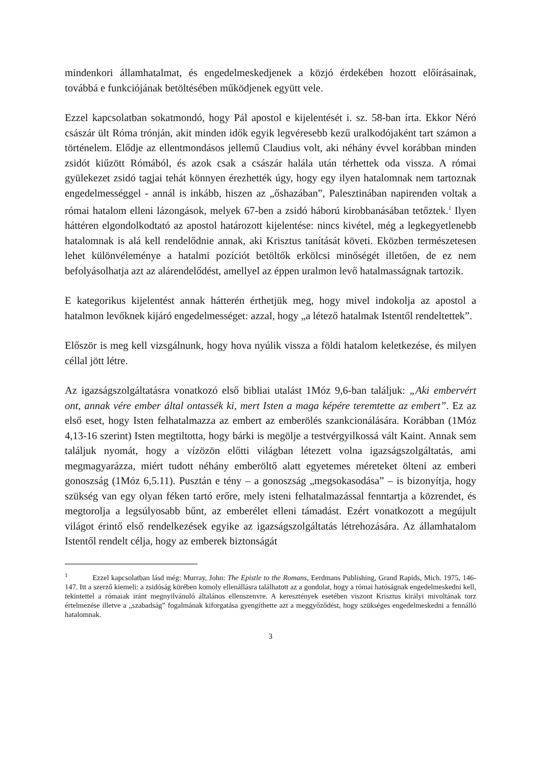mindenkori államhatalmat, és engedelmeskedjenek a közjó érdekében hozott előírásainak, továbbá e funkciójának betöltésében működjenek együtt vele.
Ezzel kapcsolatban sokatmondó, hogy Pál apostol e kijelentését i. sz. 58-ban írta. Ekkor Néró császár ült Róma trónján, akit minden idők egyik legvéresebb kezű uralkodójaként tart számon a történelem. Elődje az ellentmondásos jellemű Claudius volt, aki néhány évvel korábban minden zsidót kiűzött Rómából, és azok csak a császár halála után térhettek oda vissza. A római gyülekezet zsidó tagjai tehát könnyen érezhették úgy, hogy egy ilyen hatalomnak nem tartoznak engedelmességgel - annál is inkább, hiszen az „őshazában”, Palesztinában napirenden voltak a római hatalom elleni lázongások, melyek 67-ben a zsidó háború kirobbanásában tetőztek.<sup>1</sup> Ilyen háttéren elgondolkodtató az apostol határozott kijelentése: nincs kivétel, még a legkegyetlenebb hatalomnak is alá kell rendelődnie annak, aki Krisztus tanítását követi. Eközben természetesen lehet különvéleménye a hatalmi pozíciót betöltők erkölcsi minőségét illetően, de ez nem befolyásolhatja azt az alárendelődést, amellyel az éppen uralmon levő hatalmasságnak tartozik.
E kategorikus kijelentést annak hátterén érthetjük meg, hogy mivel indokolja az apostol a hatalmon levőknek kijáró engedelmességet: azzal, hogy „a létező hatalmak Istentől rendeltettek”.
Először is meg kell vizsgálnunk, hogy hova nyúlik vissza a földi hatalom keletkezése, és milyen céllal jött létre.
Az igazságszolgáltatásra vonatkozó első bibliai utalást 1Móz 9,6-ban találjuk: „Aki embervért ont, annak vére ember által ontassék ki, mert Isten a maga képére teremtette az embert”. Ez az első eset, hogy Isten felhatalmazza az embert az emberölés szankcionálására. Korábban (1Móz 4,13-16 szerint) Isten megtiltotta, hogy bárki is megölje a testvérgyilkossá vált Kaint. Annak sem találjuk nyomát, hogy a vízözön előtti világban létezett volna igazságszolgáltatás, ami megmagyarázza, miért tudott néhány emberöltő alatt egyetemes méreteket ölteni az emberi gonoszság (1Móz 6,5.11). Pusztán e tény – a gonoszság „megsokasodása” – is bizonyítja, hogy szükség van egy olyan féken tartó erőre, mely isteni felhatalmazással fenntartja a közrendet, és megtorolja a legsúlyosabb bűnt, az emberélet elleni támadást. Ezért vonatkozott a megújult világot érintő első rendelkezések egyike az igazságszolgáltatás létrehozására. Az államhatalom Istentől rendelt célja, hogy az emberek biztonságát
<sup>1</sup> Ezzel kapcsolatban lásd még: Murray, John: The Epistle to the Romans, Eerdmans Publishing, Grand Rapids, Mich. 1975, 146-147. Itt a szerző kiemeli: a zsidóság körében komoly ellenállásra találhatott az a gondolat, hogy a római hatóságnak engedelmeskedni kell, tekintettel a rómaiak iránt megnyilvánuló általános ellenszenvre. A keresztények esetében viszont Krisztus királyi mivoltának torz értelmezése illetve a „szabadság” fogalmának kiforgatása gyengíthette azt a meggyőződést, hogy szükséges engedelmeskedni a fennálló hatalomnak.
3